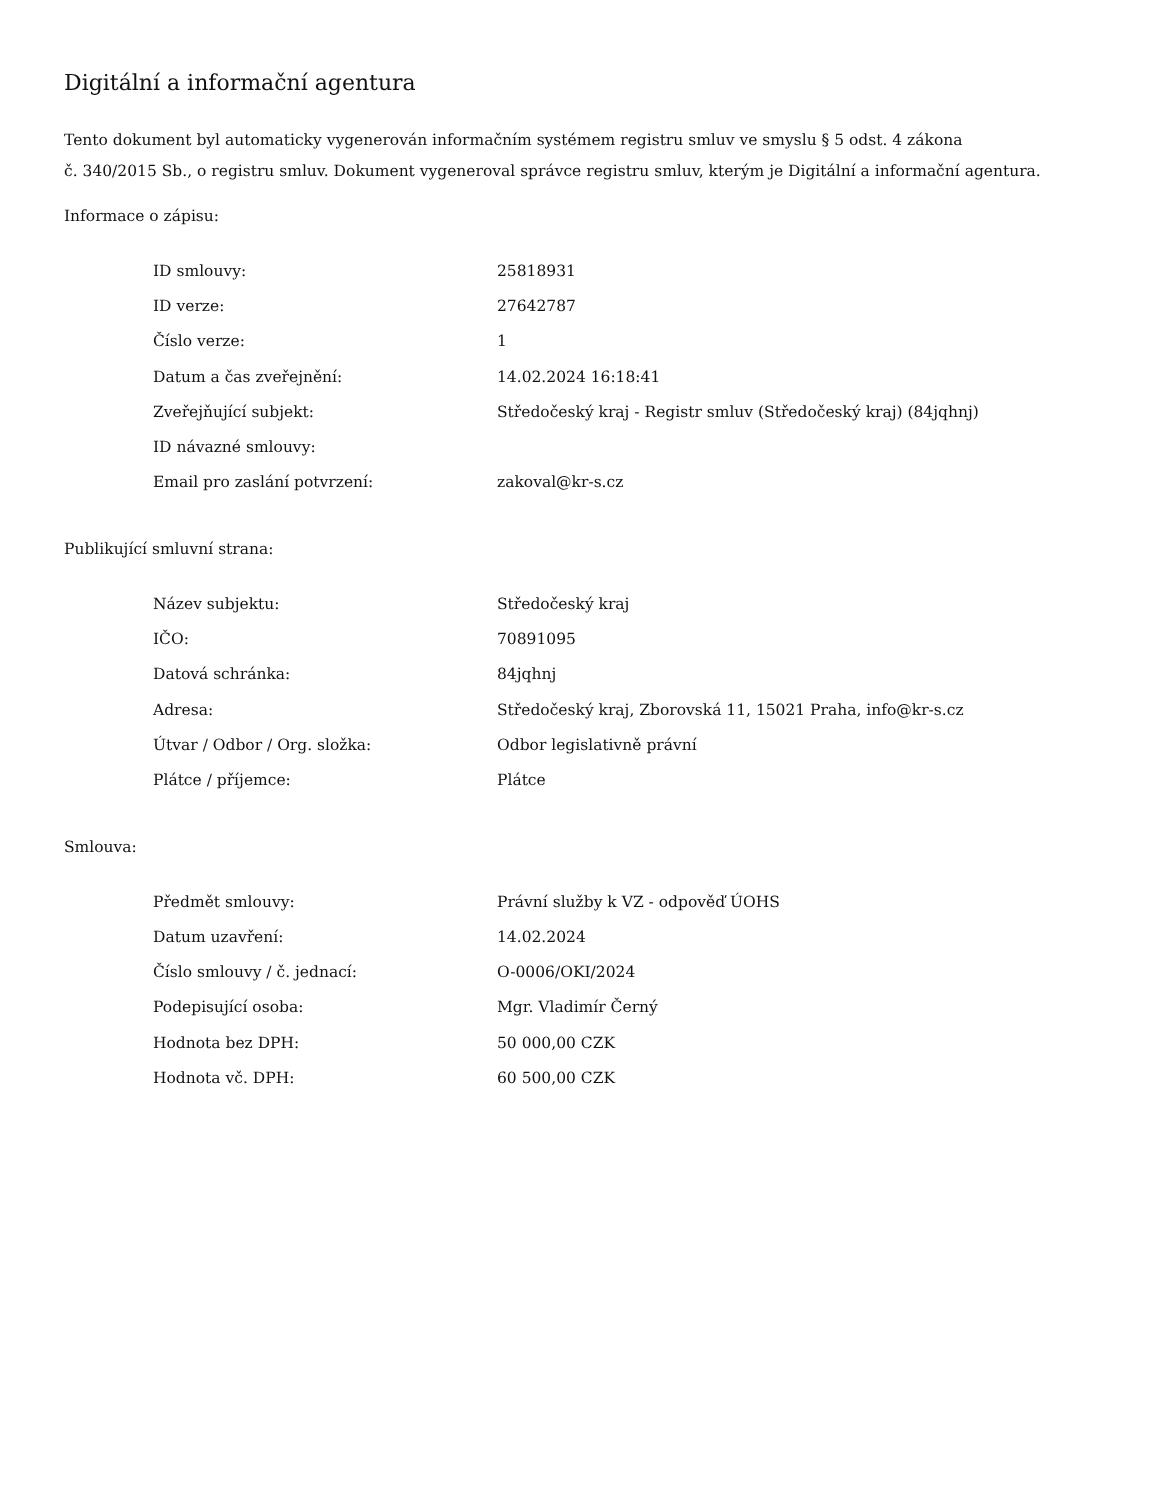Digitální a informační agentura
Tento dokument byl automaticky vygenerován informačním systémem registru smluv ve smyslu § 5 odst. 4 zákona
č. 340/2015 Sb., o registru smluv. Dokument vygeneroval správce registru smluv, kterým je Digitální a informační agentura.
Informace o zápisu:
| ID smlouvy: | 25818931 |
| ID verze: | 27642787 |
| Číslo verze: | 1 |
| Datum a čas zveřejnění: | 14.02.2024 16:18:41 |
| Zveřejňující subjekt: | Středočeský kraj - Registr smluv (Středočeský kraj) (84jqhnj) |
| ID návazné smlouvy: | |
| Email pro zaslání potvrzení: | zakoval@kr-s.cz |
Publikující smluvní strana:
| Název subjektu: | Středočeský kraj |
| IČO: | 70891095 |
| Datová schránka: | 84jqhnj |
| Adresa: | Středočeský kraj, Zborovská 11, 15021 Praha, info@kr-s.cz |
| Útvar / Odbor / Org. složka: | Odbor legislativně právní |
| Plátce / příjemce: | Plátce |
Smlouva:
| Předmět smlouvy: | Právní služby k VZ - odpověď ÚOHS |
| Datum uzavření: | 14.02.2024 |
| Číslo smlouvy / č. jednací: | O-0006/OKI/2024 |
| Podepisující osoba: | Mgr. Vladimír Černý |
| Hodnota bez DPH: | 50 000,00 CZK |
| Hodnota vč. DPH: | 60 500,00 CZK |